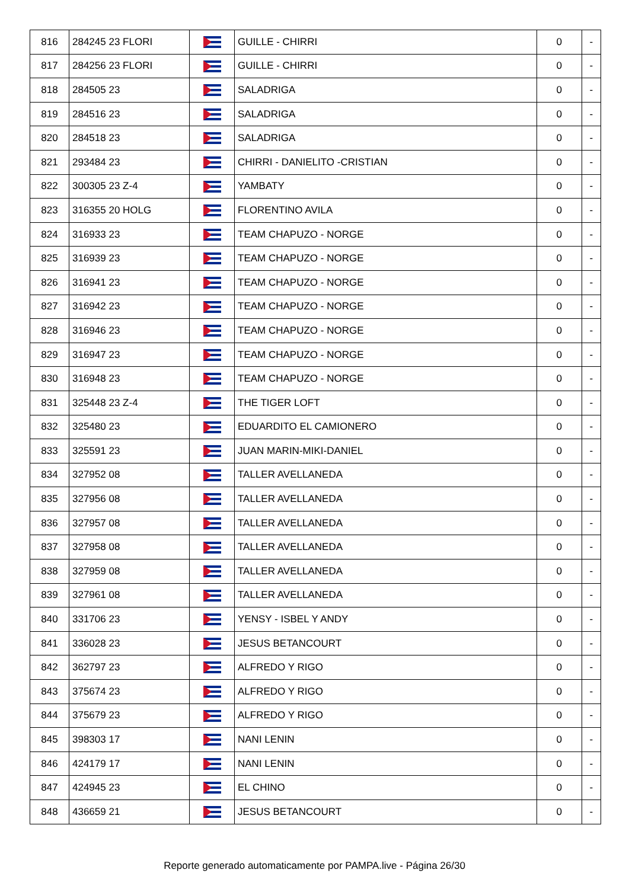| 816 | 284245 23 FLORI | | GUILLE - CHIRRI | 0 | - |
| 817 | 284256 23 FLORI | | GUILLE - CHIRRI | 0 | - |
| 818 | 284505 23 | | SALADRIGA | 0 | - |
| 819 | 284516 23 | | SALADRIGA | 0 | - |
| 820 | 284518 23 | | SALADRIGA | 0 | - |
| 821 | 293484 23 | | CHIRRI - DANIELITO -CRISTIAN | 0 | - |
| 822 | 300305 23 Z-4 | | YAMBATY | 0 | - |
| 823 | 316355 20 HOLG | | FLORENTINO AVILA | 0 | - |
| 824 | 316933 23 | | TEAM CHAPUZO - NORGE | 0 | - |
| 825 | 316939 23 | | TEAM CHAPUZO - NORGE | 0 | - |
| 826 | 316941 23 | | TEAM CHAPUZO - NORGE | 0 | - |
| 827 | 316942 23 | | TEAM CHAPUZO - NORGE | 0 | - |
| 828 | 316946 23 | | TEAM CHAPUZO - NORGE | 0 | - |
| 829 | 316947 23 | | TEAM CHAPUZO - NORGE | 0 | - |
| 830 | 316948 23 | | TEAM CHAPUZO - NORGE | 0 | - |
| 831 | 325448 23 Z-4 | | THE TIGER LOFT | 0 | - |
| 832 | 325480 23 | | EDUARDITO EL CAMIONERO | 0 | - |
| 833 | 325591 23 | | JUAN MARIN-MIKI-DANIEL | 0 | - |
| 834 | 327952 08 | | TALLER AVELLANEDA | 0 | - |
| 835 | 327956 08 | | TALLER AVELLANEDA | 0 | - |
| 836 | 327957 08 | | TALLER AVELLANEDA | 0 | - |
| 837 | 327958 08 | | TALLER AVELLANEDA | 0 | - |
| 838 | 327959 08 | | TALLER AVELLANEDA | 0 | - |
| 839 | 327961 08 | | TALLER AVELLANEDA | 0 | - |
| 840 | 331706 23 | | YENSY - ISBEL Y ANDY | 0 | - |
| 841 | 336028 23 | | JESUS BETANCOURT | 0 | - |
| 842 | 362797 23 | | ALFREDO Y RIGO | 0 | - |
| 843 | 375674 23 | | ALFREDO Y RIGO | 0 | - |
| 844 | 375679 23 | | ALFREDO Y RIGO | 0 | - |
| 845 | 398303 17 | | NANI LENIN | 0 | - |
| 846 | 424179 17 | | NANI LENIN | 0 | - |
| 847 | 424945 23 | | EL CHINO | 0 | - |
| 848 | 436659 21 | | JESUS BETANCOURT | 0 | - |
Reporte generado automaticamente por PAMPA.live - Página 26/30